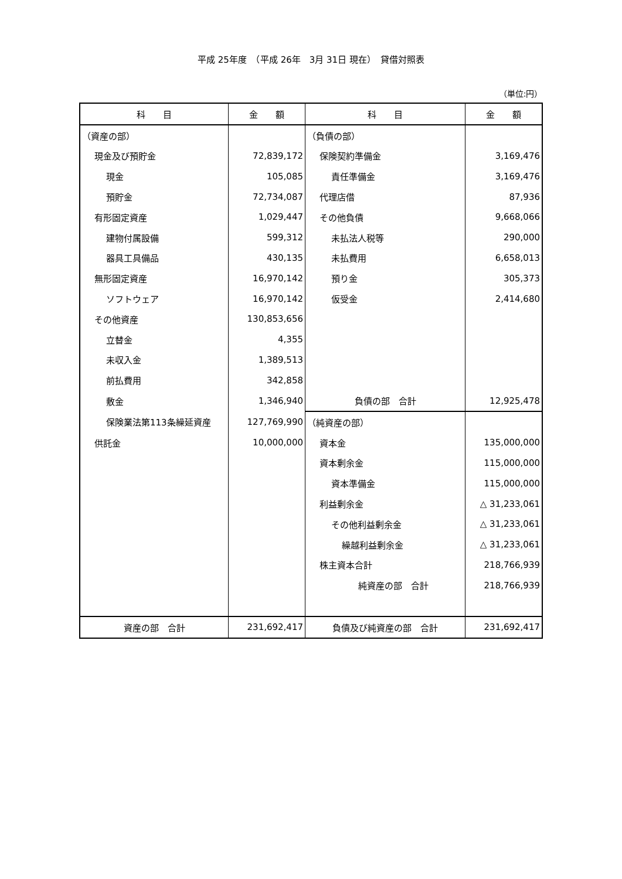平成 25年度　（平成 26年　3月 31日 現在）　貸借対照表
（単位:円）
| 科 目 | 金 額 | 科 目 | 金 額 |
| --- | --- | --- | --- |
| （資産の部） | | （負債の部） | |
| 現金及び預貯金 | 72,839,172 | 保険契約準備金 | 3,169,476 |
| 現金 | 105,085 | 責任準備金 | 3,169,476 |
| 預貯金 | 72,734,087 | 代理店借 | 87,936 |
| 有形固定資産 | 1,029,447 | その他負債 | 9,668,066 |
| 建物付属設備 | 599,312 | 未払法人税等 | 290,000 |
| 器具工具備品 | 430,135 | 未払費用 | 6,658,013 |
| 無形固定資産 | 16,970,142 | 預り金 | 305,373 |
| ソフトウェア | 16,970,142 | 仮受金 | 2,414,680 |
| その他資産 | 130,853,656 | | |
| 立替金 | 4,355 | | |
| 未収入金 | 1,389,513 | | |
| 前払費用 | 342,858 | | |
| 敷金 | 1,346,940 | 負債の部 合計 | 12,925,478 |
| 保険業法第113条繰延資産 | 127,769,990 | （純資産の部） | |
| 供託金 | 10,000,000 | 資本金 | 135,000,000 |
| | | 資本剰余金 | 115,000,000 |
| | | 資本準備金 | 115,000,000 |
| | | 利益剰余金 | △ 31,233,061 |
| | | その他利益剰余金 | △ 31,233,061 |
| | | 繰越利益剰余金 | △ 31,233,061 |
| | | 株主資本合計 | 218,766,939 |
| | | 純資産の部 合計 | 218,766,939 |
| 資産の部 合計 | 231,692,417 | 負債及び純資産の部 合計 | 231,692,417 |